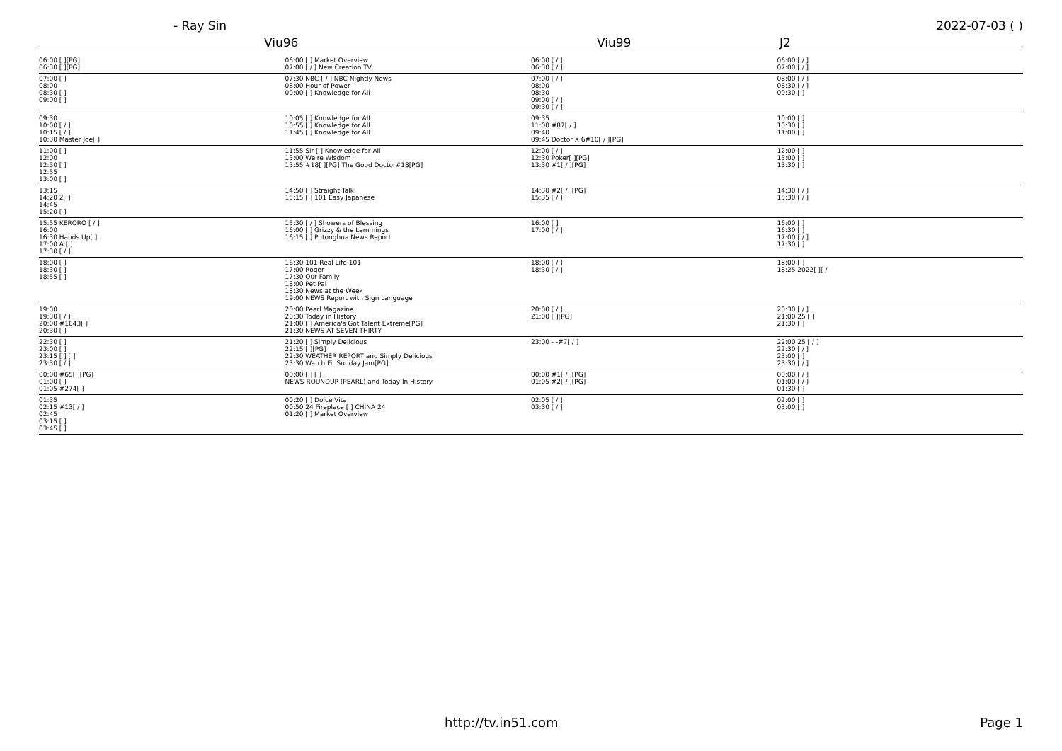- Ray Sin 2022-07-03 ( )
Viu96 Viu99 J2
| 06:00 [ ][PG] 06:30 [ ][PG] | 06:00 [ ] Market Overview 07:00 [ / ] New Creation TV | 06:00 [ / ] 06:30 [ / ] | 06:00 [ / ] 07:00 [ / ] |
| 07:00 [ ] 08:00 08:30 [ ] 09:00 [ ] | 07:30 NBC [ / ] NBC Nightly News 08:00 Hour of Power 09:00 [ ] Knowledge for All | 07:00 [ / ] 08:00 08:30 09:00 [ / ] 09:30 [ / ] | 08:00 [ / ] 08:30 [ / ] 09:30 [ ] |
| 09:30 10:00 [ / ] 10:15 [ / ] 10:30 Master Joe[ ] | 10:05 [ ] Knowledge for All 10:55 [ ] Knowledge for All 11:45 [ ] Knowledge for All | 09:35 11:00 #87[ / ] 09:40 09:45 Doctor X 6#10[ / ][PG] | 10:00 [ ] 10:30 [ ] 11:00 [ ] |
| 11:00 [ ] 12:00 12:30 [ ] 12:55 13:00 [ ] | 11:55 Sir [ ] Knowledge for All 13:00 We're Wisdom 13:55 #18[ ][PG] The Good Doctor#18[PG] | 12:00 [ / ] 12:30 Poker[ ][PG] 13:30 #1[ / ][PG] | 12:00 [ ] 13:00 [ ] 13:30 [ ] |
| 13:15 14:20 2[ ] 14:45 15:20 [ ] | 14:50 [ ] Straight Talk 15:15 [ ] 101 Easy Japanese | 14:30 #2[ / ][PG] 15:35 [ / ] | 14:30 [ / ] 15:30 [ / ] |
| 15:55 KERORO [ / ] 16:00 16:30 Hands Up[ ] 17:00 A [ ] 17:30 [ / ] | 15:30 [ / ] Showers of Blessing 16:00 [ ] Grizzy & the Lemmings 16:15 [ ] Putonghua News Report | 16:00 [ ] 17:00 [ / ] | 16:00 [ ] 16:30 [ ] 17:00 [ / ] 17:30 [ ] |
| 18:00 [ ] 18:30 [ ] 18:55 [ ] | 16:30 101 Real Life 101 17:00 Roger 17:30 Our Family 18:00 Pet Pal 18:30 News at the Week 19:00 NEWS Report with Sign Language | 18:00 [ / ] 18:30 [ / ] | 18:00 [ ] 18:25 2022[ ][ / |
| 19:00 19:30 [ / ] 20:00 #1643[ ] 20:30 [ ] | 20:00 Pearl Magazine 20:30 Today in History 21:00 [ ] America's Got Talent Extreme[PG] 21:30 NEWS AT SEVEN-THIRTY | 20:00 [ / ] 21:00 [ ][PG] | 20:30 [ / ] 21:00 25 [ ] 21:30 [ ] |
| 22:30 [ ] 23:00 [ ] 23:15 [ ] [ ] 23:30 [ / ] | 21:20 [ ] Simply Delicious 22:15 [ ][PG] 22:30 WEATHER REPORT and Simply Delicious 23:30 Watch Fit Sunday Jam[PG] | 23:00 - -#7[ / ] | 22:00 25 [ / ] 22:30 [ / ] 23:00 [ ] 23:30 [ / ] |
| 00:00 #65[ ][PG] 01:00 [ ] 01:05 #274[ ] | 00:00 [ ] [ ] NEWS ROUNDUP (PEARL) and Today In History | 00:00 #1[ / ][PG] 01:05 #2[ / ][PG] | 00:00 [ / ] 01:00 [ / ] 01:30 [ ] |
| 01:35 02:15 #13[ / ] 02:45 03:15 [ ] 03:45 [ ] | 00:20 [ ] Dolce Vita 00:50 24 Fireplace [ ] CHINA 24 01:20 [ ] Market Overview | 02:05 [ / ] 03:30 [ / ] | 02:00 [ ] 03:00 [ ] |
http://tv.in51.com Page 1